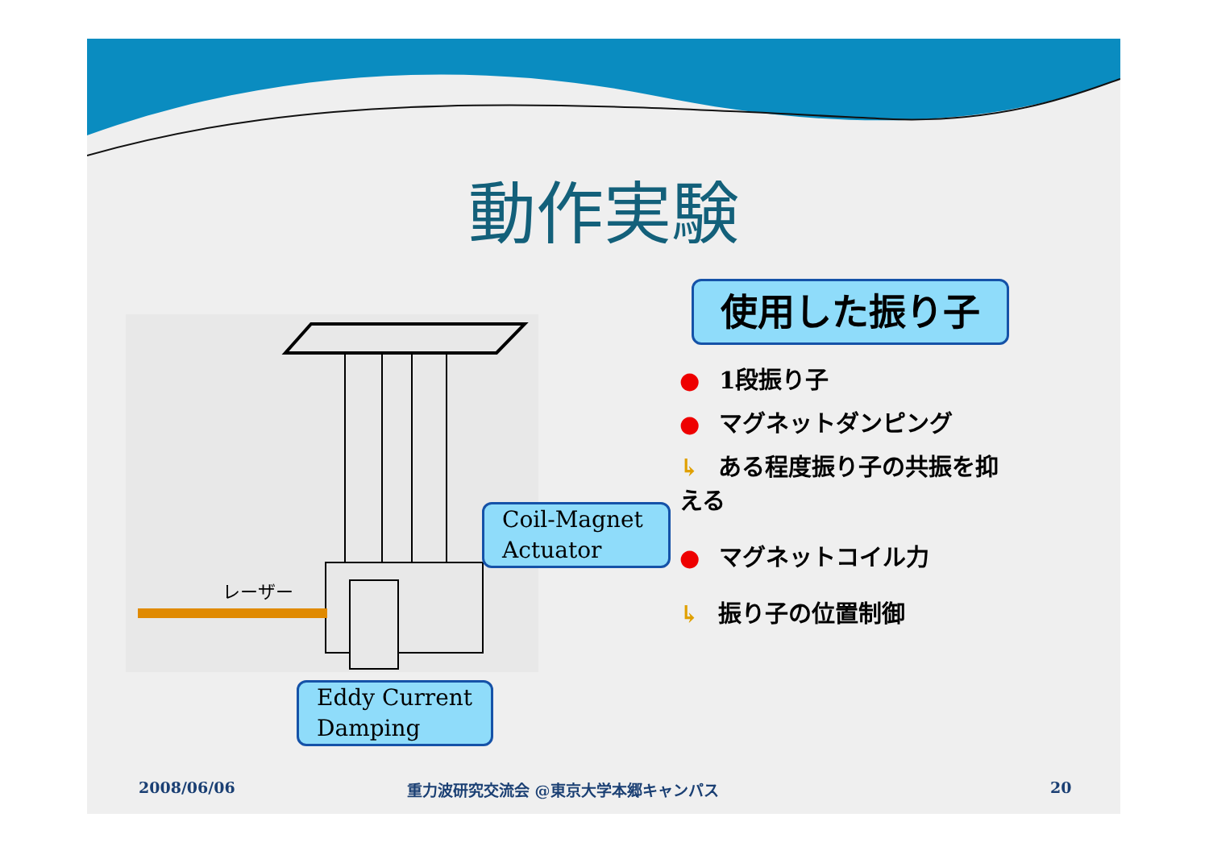動作実験
レーザー
Coil-Magnet
Actuator
Eddy Current
Damping
使用した振り子
● 1段振り子
● マグネットダンピング
↳ ある程度振り子の共振を抑える
● マグネットコイル力
↳ 振り子の位置制御
2008/06/06
重力波研究交流会 @東京大学本郷キャンパス
20